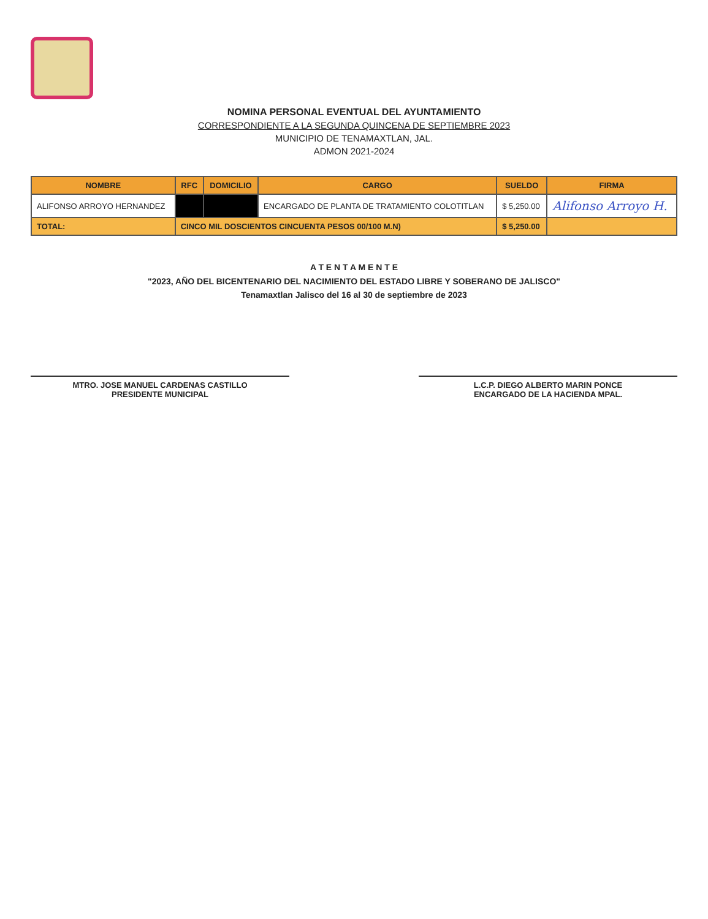NOMINA PERSONAL EVENTUAL DEL AYUNTAMIENTO
CORRESPONDIENTE A LA SEGUNDA QUINCENA DE SEPTIEMBRE 2023
MUNICIPIO DE TENAMAXTLAN, JAL.
ADMON 2021-2024
| NOMBRE | RFC | DOMICILIO | CARGO | SUELDO | FIRMA |
| --- | --- | --- | --- | --- | --- |
| ALIFONSO ARROYO HERNANDEZ | | | ENCARGADO DE PLANTA DE TRATAMIENTO COLOTITLAN | $ 5,250.00 | Alifonso Arroyo H. |
| TOTAL: | CINCO MIL DOSCIENTOS CINCUENTA PESOS 00/100 M.N) | | | $ 5,250.00 | |
A T E N T A M E N T E
"2023, AÑO DEL BICENTENARIO DEL NACIMIENTO DEL ESTADO LIBRE Y SOBERANO DE JALISCO"
Tenamaxtlan Jalisco del 16 al 30 de septiembre de 2023
MTRO. JOSE MANUEL CARDENAS CASTILLO
PRESIDENTE MUNICIPAL
L.C.P. DIEGO ALBERTO MARIN PONCE
ENCARGADO DE LA HACIENDA MPAL.